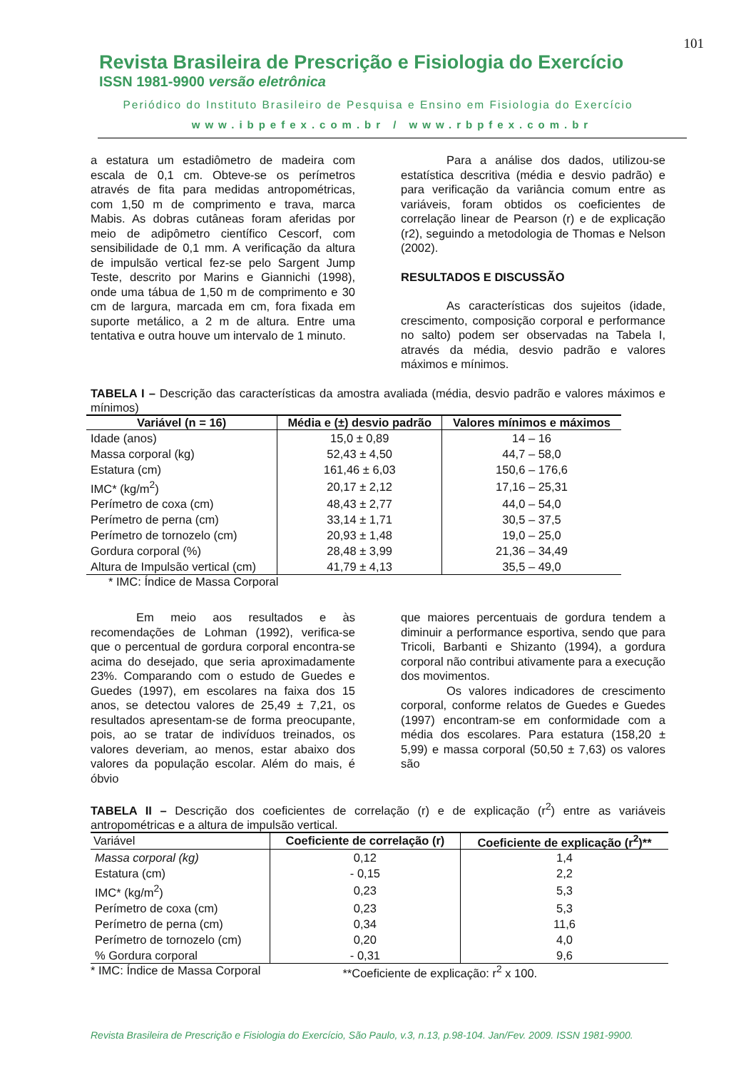101
Revista Brasileira de Prescrição e Fisiologia do Exercício
ISSN 1981-9900 versão eletrônica
Periódico do Instituto Brasileiro de Pesquisa e Ensino em Fisiologia do Exercício
www.ibpefex.com.br / www.rbpfex.com.br
a estatura um estadiômetro de madeira com escala de 0,1 cm. Obteve-se os perímetros através de fita para medidas antropométricas, com 1,50 m de comprimento e trava, marca Mabis. As dobras cutâneas foram aferidas por meio de adipômetro científico Cescorf, com sensibilidade de 0,1 mm. A verificação da altura de impulsão vertical fez-se pelo Sargent Jump Teste, descrito por Marins e Giannichi (1998), onde uma tábua de 1,50 m de comprimento e 30 cm de largura, marcada em cm, fora fixada em suporte metálico, a 2 m de altura. Entre uma tentativa e outra houve um intervalo de 1 minuto.
Para a análise dos dados, utilizou-se estatística descritiva (média e desvio padrão) e para verificação da variância comum entre as variáveis, foram obtidos os coeficientes de correlação linear de Pearson (r) e de explicação (r2), seguindo a metodologia de Thomas e Nelson (2002).
RESULTADOS E DISCUSSÃO
As características dos sujeitos (idade, crescimento, composição corporal e performance no salto) podem ser observadas na Tabela I, através da média, desvio padrão e valores máximos e mínimos.
TABELA I – Descrição das características da amostra avaliada (média, desvio padrão e valores máximos e mínimos)
| Variável (n = 16) | Média e (±) desvio padrão | Valores mínimos e máximos |
| --- | --- | --- |
| Idade (anos) | 15,0 ± 0,89 | 14 – 16 |
| Massa corporal (kg) | 52,43 ± 4,50 | 44,7 – 58,0 |
| Estatura (cm) | 161,46 ± 6,03 | 150,6 – 176,6 |
| IMC* (kg/m<sup>2</sup>) | 20,17 ± 2,12 | 17,16 – 25,31 |
| Perímetro de coxa (cm) | 48,43 ± 2,77 | 44,0 – 54,0 |
| Perímetro de perna (cm) | 33,14 ± 1,71 | 30,5 – 37,5 |
| Perímetro de tornozelo (cm) | 20,93 ± 1,48 | 19,0 – 25,0 |
| Gordura corporal (%) | 28,48 ± 3,99 | 21,36 – 34,49 |
| Altura de Impulsão vertical (cm) | 41,79 ± 4,13 | 35,5 – 49,0 |
* IMC: Índice de Massa Corporal
Em meio aos resultados e às recomendações de Lohman (1992), verifica-se que o percentual de gordura corporal encontra-se acima do desejado, que seria aproximadamente 23%. Comparando com o estudo de Guedes e Guedes (1997), em escolares na faixa dos 15 anos, se detectou valores de 25,49 ± 7,21, os resultados apresentam-se de forma preocupante, pois, ao se tratar de indivíduos treinados, os valores deveriam, ao menos, estar abaixo dos valores da população escolar. Além do mais, é óbvio
que maiores percentuais de gordura tendem a diminuir a performance esportiva, sendo que para Tricoli, Barbanti e Shizanto (1994), a gordura corporal não contribui ativamente para a execução dos movimentos.
Os valores indicadores de crescimento corporal, conforme relatos de Guedes e Guedes (1997) encontram-se em conformidade com a média dos escolares. Para estatura (158,20 ± 5,99) e massa corporal (50,50 ± 7,63) os valores são
TABELA II – Descrição dos coeficientes de correlação (r) e de explicação (r<sup>2</sup>) entre as variáveis antropométricas e a altura de impulsão vertical.
| Variável | Coeficiente de correlação (r) | Coeficiente de explicação (r<sup>2</sup>)** |
| --- | --- | --- |
| Massa corporal (kg) | 0,12 | 1,4 |
| Estatura (cm) | - 0,15 | 2,2 |
| IMC* (kg/m<sup>2</sup>) | 0,23 | 5,3 |
| Perímetro de coxa (cm) | 0,23 | 5,3 |
| Perímetro de perna (cm) | 0,34 | 11,6 |
| Perímetro de tornozelo (cm) | 0,20 | 4,0 |
| % Gordura corporal | - 0,31 | 9,6 |
* IMC: Índice de Massa Corporal **Coeficiente de explicação: r<sup>2</sup> x 100.
Revista Brasileira de Prescrição e Fisiologia do Exercício, São Paulo, v.3, n.13, p.98-104. Jan/Fev. 2009. ISSN 1981-9900.